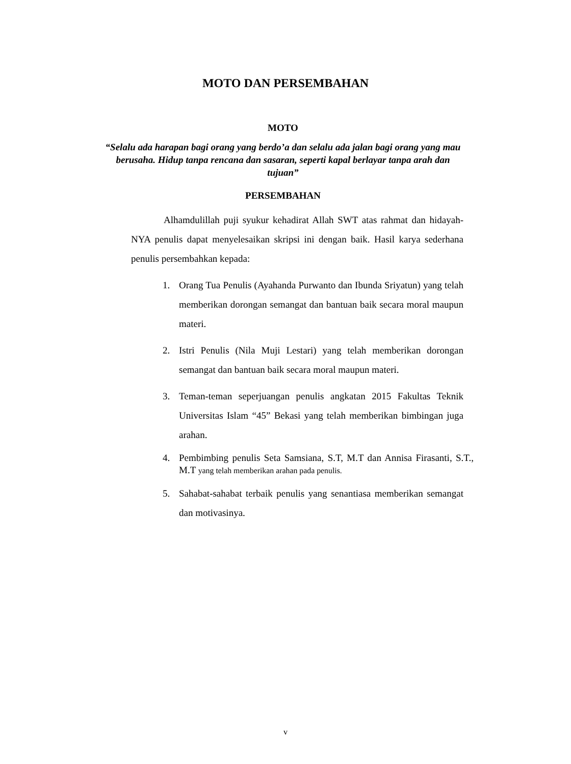MOTO DAN PERSEMBAHAN
MOTO
“Selalu ada harapan bagi orang yang berdo’a dan selalu ada jalan bagi orang yang mau berusaha. Hidup tanpa rencana dan sasaran, seperti kapal berlayar tanpa arah dan tujuan”
PERSEMBAHAN
Alhamdulillah puji syukur kehadirat Allah SWT atas rahmat dan hidayah- NYA penulis dapat menyelesaikan skripsi ini dengan baik. Hasil karya sederhana penulis persembahkan kepada:
1. Orang Tua Penulis (Ayahanda Purwanto dan Ibunda Sriyatun) yang telah memberikan dorongan semangat dan bantuan baik secara moral maupun materi.
2. Istri Penulis (Nila Muji Lestari) yang telah memberikan dorongan semangat dan bantuan baik secara moral maupun materi.
3. Teman-teman seperjuangan penulis angkatan 2015 Fakultas Teknik Universitas Islam “45” Bekasi yang telah memberikan bimbingan juga arahan.
4. Pembimbing penulis Seta Samsiana, S.T, M.T dan Annisa Firasanti, S.T., M.T yang telah memberikan arahan pada penulis.
5. Sahabat-sahabat terbaik penulis yang senantiasa memberikan semangat dan motivasinya.
v